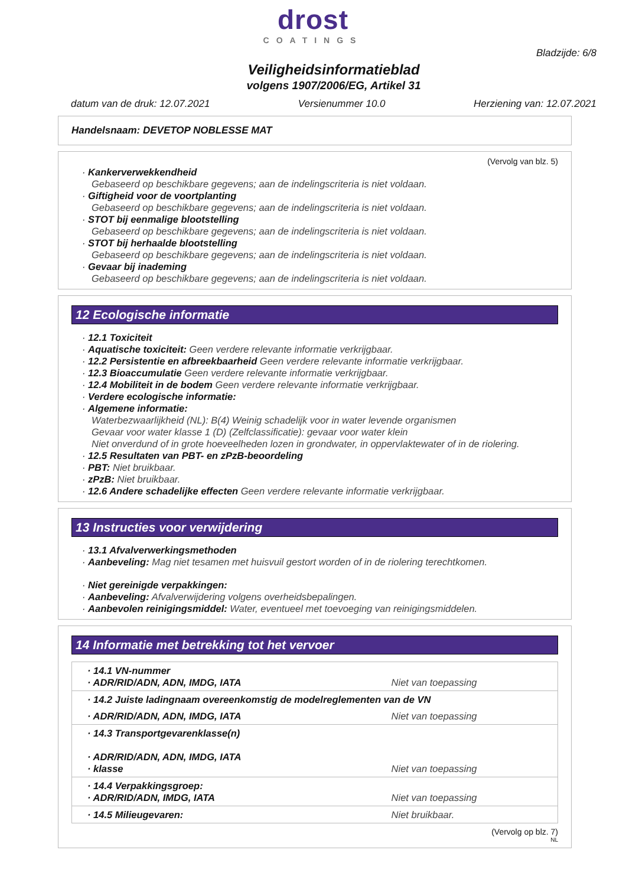drost
COATINGS
Bladzijde: 6/8
Veiligheidsinformatieblad
volgens 1907/2006/EG, Artikel 31
datum van de druk: 12.07.2021 Versienummer 10.0 Herziening van: 12.07.2021
Handelsnaam: DEVETOP NOBLESSE MAT
(Vervolg van blz. 5)
· Kankerverwekkendheid
Gebaseerd op beschikbare gegevens; aan de indelingscriteria is niet voldaan.
· Giftigheid voor de voortplanting
Gebaseerd op beschikbare gegevens; aan de indelingscriteria is niet voldaan.
· STOT bij eenmalige blootstelling
Gebaseerd op beschikbare gegevens; aan de indelingscriteria is niet voldaan.
· STOT bij herhaalde blootstelling
Gebaseerd op beschikbare gegevens; aan de indelingscriteria is niet voldaan.
· Gevaar bij inademing
Gebaseerd op beschikbare gegevens; aan de indelingscriteria is niet voldaan.
12 Ecologische informatie
· 12.1 Toxiciteit
· Aquatische toxiciteit: Geen verdere relevante informatie verkrijgbaar.
· 12.2 Persistentie en afbreekbaarheid Geen verdere relevante informatie verkrijgbaar.
· 12.3 Bioaccumulatie Geen verdere relevante informatie verkrijgbaar.
· 12.4 Mobiliteit in de bodem Geen verdere relevante informatie verkrijgbaar.
· Verdere ecologische informatie:
· Algemene informatie:
Waterbezwaarlijkheid (NL): B(4) Weinig schadelijk voor in water levende organismen
Gevaar voor water klasse 1 (D) (Zelfclassificatie): gevaar voor water klein
Niet onverdund of in grote hoeveelheden lozen in grondwater, in oppervlaktewater of in de riolering.
· 12.5 Resultaten van PBT- en zPzB-beoordeling
· PBT: Niet bruikbaar.
· zPzB: Niet bruikbaar.
· 12.6 Andere schadelijke effecten Geen verdere relevante informatie verkrijgbaar.
13 Instructies voor verwijdering
· 13.1 Afvalverwerkingsmethoden
· Aanbeveling: Mag niet tesamen met huisvuil gestort worden of in de riolering terechtkomen.
· Niet gereinigde verpakkingen:
· Aanbeveling: Afvalverwijdering volgens overheidsbepalingen.
· Aanbevolen reinigingsmiddel: Water, eventueel met toevoeging van reinigingsmiddelen.
14 Informatie met betrekking tot het vervoer
| · 14.1 VN-nummer · ADR/RID/ADN, ADN, IMDG, IATA | Niet van toepassing |
| · 14.2 Juiste ladingnaam overeenkomstig de modelreglementen van de VN | |
| · ADR/RID/ADN, ADN, IMDG, IATA | Niet van toepassing |
| · 14.3 Transportgevarenklasse(n) · ADR/RID/ADN, ADN, IMDG, IATA · klasse | Niet van toepassing |
| · 14.4 Verpakkingsgroep: · ADR/RID/ADN, IMDG, IATA | Niet van toepassing |
| · 14.5 Milieugevaren: | Niet bruikbaar. |
(Vervolg op blz. 7)
NL